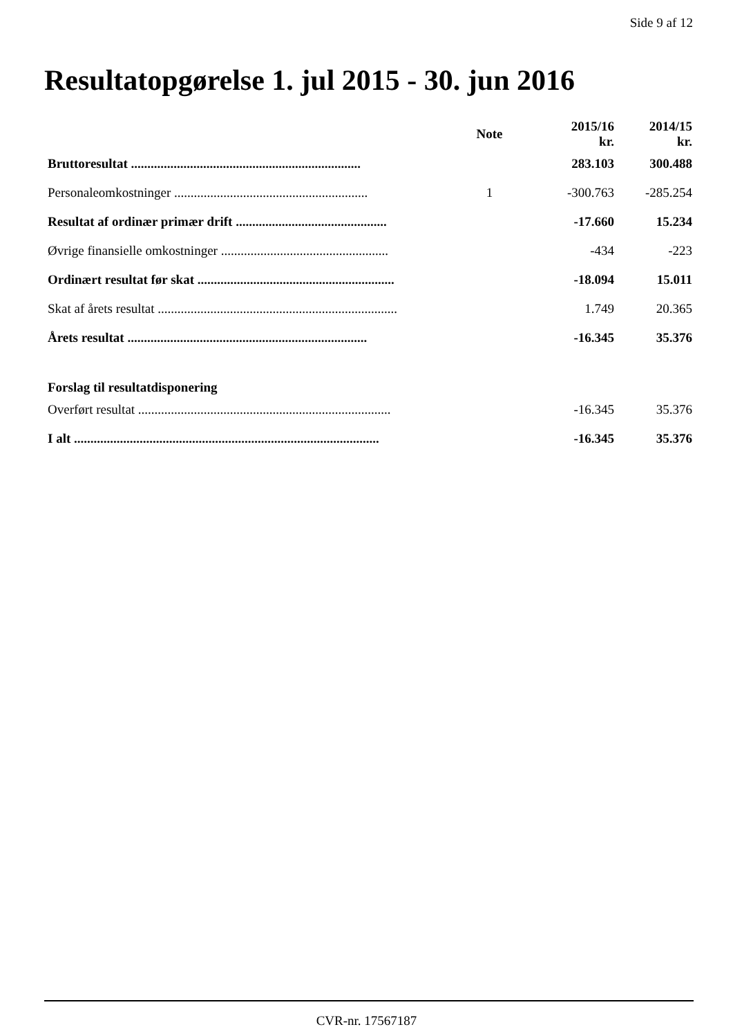Side 9 af 12
Resultatopgørelse 1. jul 2015 - 30. jun 2016
| | Note | 2015/16 kr. | 2014/15 kr. |
| --- | --- | --- | --- |
| Bruttoresultat ...................................................................... | | 283.103 | 300.488 |
| Personaleomkostninger ........................................................... | 1 | -300.763 | -285.254 |
| Resultat af ordinær primær drift .............................................. | | -17.660 | 15.234 |
| Øvrige finansielle omkostninger ................................................... | | -434 | -223 |
| Ordinært resultat før skat ............................................................ | | -18.094 | 15.011 |
| Skat af årets resultat ......................................................................... | | 1.749 | 20.365 |
| Årets resultat ......................................................................... | | -16.345 | 35.376 |
| Forslag til resultatdisponering | | | |
| Overført resultat ............................................................................. | | -16.345 | 35.376 |
| I alt ............................................................................................. | | -16.345 | 35.376 |
CVR-nr. 17567187